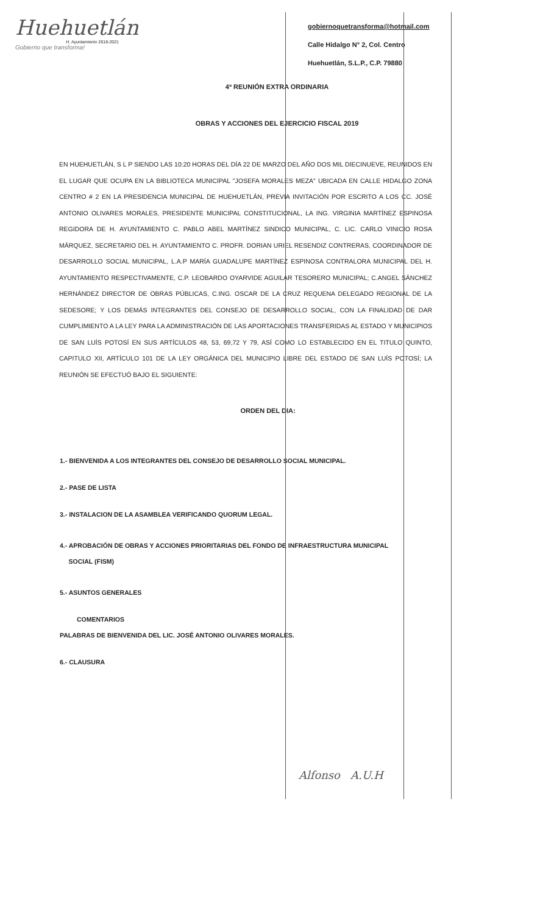Huehuetlán
H. Ayuntamiento 2018-2021
Gobierno que transforma!
gobiernoquetransforma@hotmail.com
Calle Hidalgo N° 2, Col. Centro
Huehuetlán, S.L.P., C.P. 79880
4ª REUNIÓN EXTRA ORDINARIA
OBRAS Y ACCIONES DEL EJERCICIO FISCAL 2019
EN HUEHUETLÁN, S L P SIENDO LAS 10:20 HORAS DEL DÍA 22 DE MARZO DEL AÑO DOS MIL DIECINUEVE, REUNIDOS EN EL LUGAR QUE OCUPA EN LA BIBLIOTECA MUNICIPAL "JOSEFA MORALES MEZA" UBICADA EN CALLE HIDALGO ZONA CENTRO # 2 EN LA PRESIDENCIA MUNICIPAL DE HUEHUETLÁN, PREVIA INVITACIÓN POR ESCRITO A LOS CC. JOSÉ ANTONIO OLIVARES MORALES, PRESIDENTE MUNICIPAL CONSTITUCIONAL, LA ING. VIRGINIA MARTÍNEZ ESPINOSA REGIDORA DE H. AYUNTAMIENTO C. PABLO ABEL MARTÍNEZ SINDICO MUNICIPAL, C. LIC. CARLO VINICIO ROSA MÁRQUEZ, SECRETARIO DEL H. AYUNTAMIENTO C. PROFR. DORIAN URIEL RESENDIZ CONTRERAS, COORDINADOR DE DESARROLLO SOCIAL MUNICIPAL, L.A.P MARÍA GUADALUPE MARTÍNEZ ESPINOSA CONTRALORA MUNICIPAL DEL H. AYUNTAMIENTO RESPECTIVAMENTE, C.P. LEOBARDO OYARVIDE AGUILAR TESORERO MUNICIPAL; C.ANGEL SÁNCHEZ HERNÁNDEZ DIRECTOR DE OBRAS PÚBLICAS, C.ING. OSCAR DE LA CRUZ REQUENA DELEGADO REGIONAL DE LA SEDESORE; Y LOS DEMÁS INTEGRANTES DEL CONSEJO DE DESARROLLO SOCIAL, CON LA FINALIDAD DE DAR CUMPLIMIENTO A LA LEY PARA LA ADMINISTRACIÓN DE LAS APORTACIONES TRANSFERIDAS AL ESTADO Y MUNICIPIOS DE SAN LUÍS POTOSÍ EN SUS ARTÍCULOS 48, 53, 69,72 Y 79, ASÍ COMO LO ESTABLECIDO EN EL TITULO QUINTO, CAPITULO XII, ARTÍCULO 101 DE LA LEY ORGÁNICA DEL MUNICIPIO LIBRE DEL ESTADO DE SAN LUÍS POTOSÍ; LA REUNIÓN SE EFECTUÓ BAJO EL SIGUIENTE:
ORDEN DEL DIA:
1.- BIENVENIDA A LOS INTEGRANTES DEL CONSEJO DE DESARROLLO SOCIAL MUNICIPAL.
2.- PASE DE LISTA
3.- INSTALACION DE LA ASAMBLEA VERIFICANDO QUORUM LEGAL.
4.- APROBACIÓN DE OBRAS Y ACCIONES PRIORITARIAS DEL FONDO DE INFRAESTRUCTURA MUNICIPAL
SOCIAL (FISM)
5.- ASUNTOS GENERALES
COMENTARIOS
PALABRAS DE BIENVENIDA DEL LIC. JOSÉ ANTONIO OLIVARES MORALES.
6.- CLAUSURA
Alfonso A.U.H